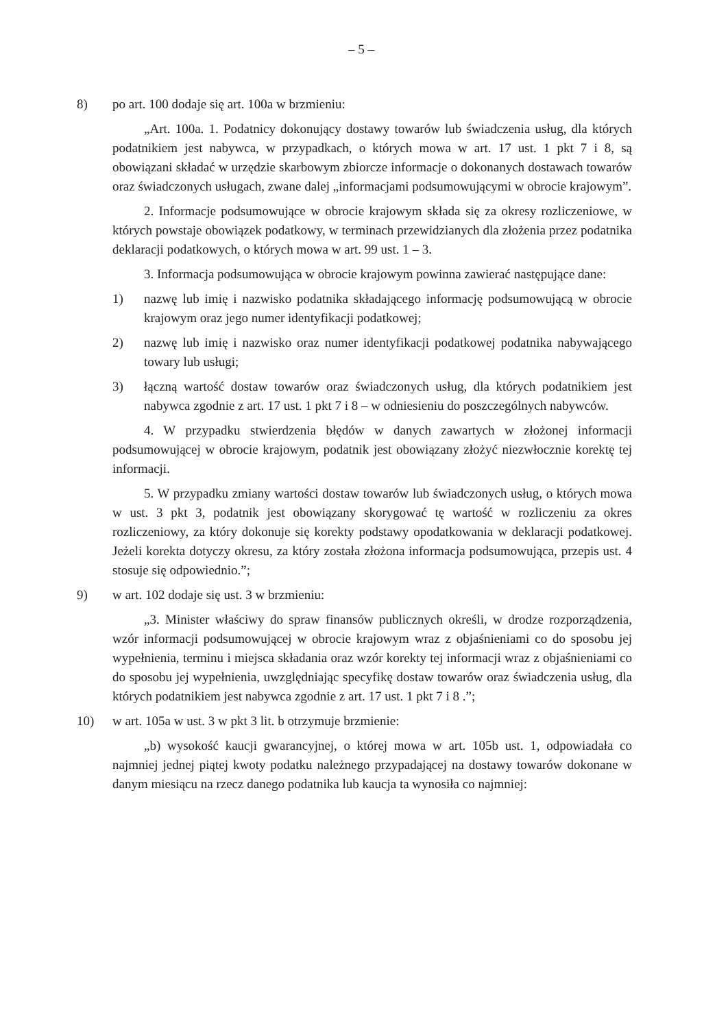– 5 –
8) po art. 100 dodaje się art. 100a w brzmieniu:
„Art. 100a. 1. Podatnicy dokonujący dostawy towarów lub świadczenia usług, dla których podatnikiem jest nabywca, w przypadkach, o których mowa w art. 17 ust. 1 pkt 7 i 8, są obowiązani składać w urzędzie skarbowym zbiorcze informacje o dokonanych dostawach towarów oraz świadczonych usługach, zwane dalej „informacjami podsumowującymi w obrocie krajowym”.
2. Informacje podsumowujące w obrocie krajowym składa się za okresy rozliczeniowe, w których powstaje obowiązek podatkowy, w terminach przewidzianych dla złożenia przez podatnika deklaracji podatkowych, o których mowa w art. 99 ust. 1 – 3.
3. Informacja podsumowująca w obrocie krajowym powinna zawierać następujące dane:
1) nazwę lub imię i nazwisko podatnika składającego informację podsumowującą w obrocie krajowym oraz jego numer identyfikacji podatkowej;
2) nazwę lub imię i nazwisko oraz numer identyfikacji podatkowej podatnika nabywającego towary lub usługi;
3) łączną wartość dostaw towarów oraz świadczonych usług, dla których podatnikiem jest nabywca zgodnie z art. 17 ust. 1 pkt 7 i 8 – w odniesieniu do poszczególnych nabywców.
4. W przypadku stwierdzenia błędów w danych zawartych w złożonej informacji podsumowującej w obrocie krajowym, podatnik jest obowiązany złożyć niezwłocznie korektę tej informacji.
5. W przypadku zmiany wartości dostaw towarów lub świadczonych usług, o których mowa w ust. 3 pkt 3, podatnik jest obowiązany skorygować tę wartość w rozliczeniu za okres rozliczeniowy, za który dokonuje się korekty podstawy opodatkowania w deklaracji podatkowej. Jeżeli korekta dotyczy okresu, za który została złożona informacja podsumowująca, przepis ust. 4 stosuje się odpowiednio.”;
9) w art. 102 dodaje się ust. 3 w brzmieniu:
„3. Minister właściwy do spraw finansów publicznych określi, w drodze rozporządzenia, wzór informacji podsumowującej w obrocie krajowym wraz z objaśnieniami co do sposobu jej wypełnienia, terminu i miejsca składania oraz wzór korekty tej informacji wraz z objaśnieniami co do sposobu jej wypełnienia, uwzględniając specyfikę dostaw towarów oraz świadczenia usług, dla których podatnikiem jest nabywca zgodnie z art. 17 ust. 1 pkt 7 i 8 .”;
10) w art. 105a w ust. 3 w pkt 3 lit. b otrzymuje brzmienie:
„b) wysokość kaucji gwarancyjnej, o której mowa w art. 105b ust. 1, odpowiadała co najmniej jednej piątej kwoty podatku należnego przypadającej na dostawy towarów dokonane w danym miesiącu na rzecz danego podatnika lub kaucja ta wynosiła co najmniej: